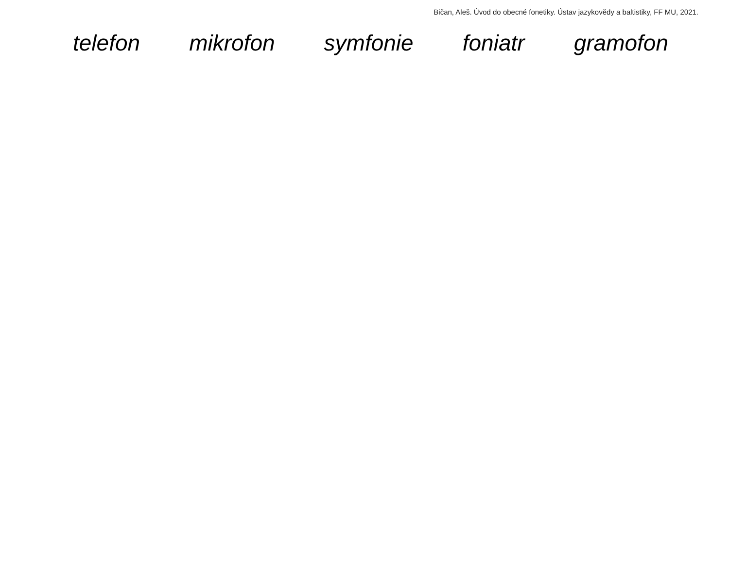Bičan, Aleš. Úvod do obecné fonetiky. Ústav jazykovědy a baltistiky, FF MU, 2021.
telefon mikrofon symfonie foniatr gramofon